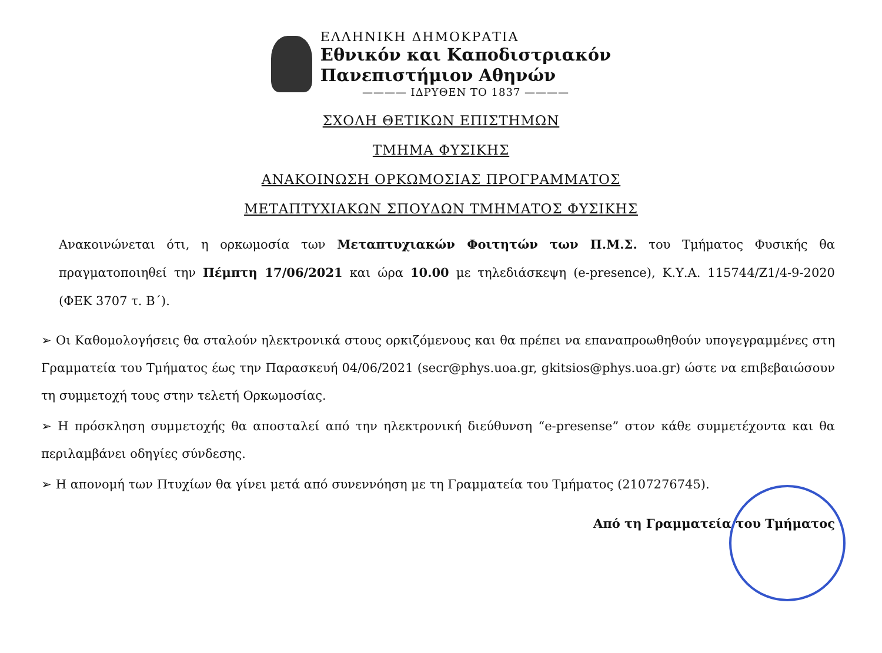ΕΛΛΗΝΙΚΗ ΔΗΜΟΚΡΑΤΙΑ
Εθνικόν και Καποδιστριακόν
Πανεπιστήμιον Αθηνών
———— ΙΔΡΥΘΕΝ ΤΟ 1837 ————
ΣΧΟΛΗ ΘΕΤΙΚΩΝ ΕΠΙΣΤΗΜΩΝ
ΤΜΗΜΑ ΦΥΣΙΚΗΣ
ΑΝΑΚΟΙΝΩΣΗ ΟΡΚΩΜΟΣΙΑΣ ΠΡΟΓΡΑΜΜΑΤΟΣ
ΜΕΤΑΠΤΥΧΙΑΚΩΝ ΣΠΟΥΔΩΝ ΤΜΗΜΑΤΟΣ ΦΥΣΙΚΗΣ
Ανακοινώνεται ότι, η ορκωμοσία των Μεταπτυχιακών Φοιτητών των Π.Μ.Σ. του Τμήματος Φυσικής θα πραγματοποιηθεί την Πέμπτη 17/06/2021 και ώρα 10.00 με τηλεδιάσκεψη (e-presence), Κ.Υ.Α. 115744/Ζ1/4-9-2020 (ΦΕΚ 3707 τ. Β΄).
➢ Οι Καθομολογήσεις θα σταλούν ηλεκτρονικά στους ορκιζόμενους και θα πρέπει να επαναπροωθηθούν υπογεγραμμένες στη Γραμματεία του Τμήματος έως την Παρασκευή 04/06/2021 (secr@phys.uoa.gr, gkitsios@phys.uoa.gr) ώστε να επιβεβαιώσουν τη συμμετοχή τους στην τελετή Ορκωμοσίας.
➢ Η πρόσκληση συμμετοχής θα αποσταλεί από την ηλεκτρονική διεύθυνση “e-presense” στον κάθε συμμετέχοντα και θα περιλαμβάνει οδηγίες σύνδεσης.
➢ Η απονομή των Πτυχίων θα γίνει μετά από συνεννόηση με τη Γραμματεία του Τμήματος (2107276745).
Από τη Γραμματεία του Τμήματος